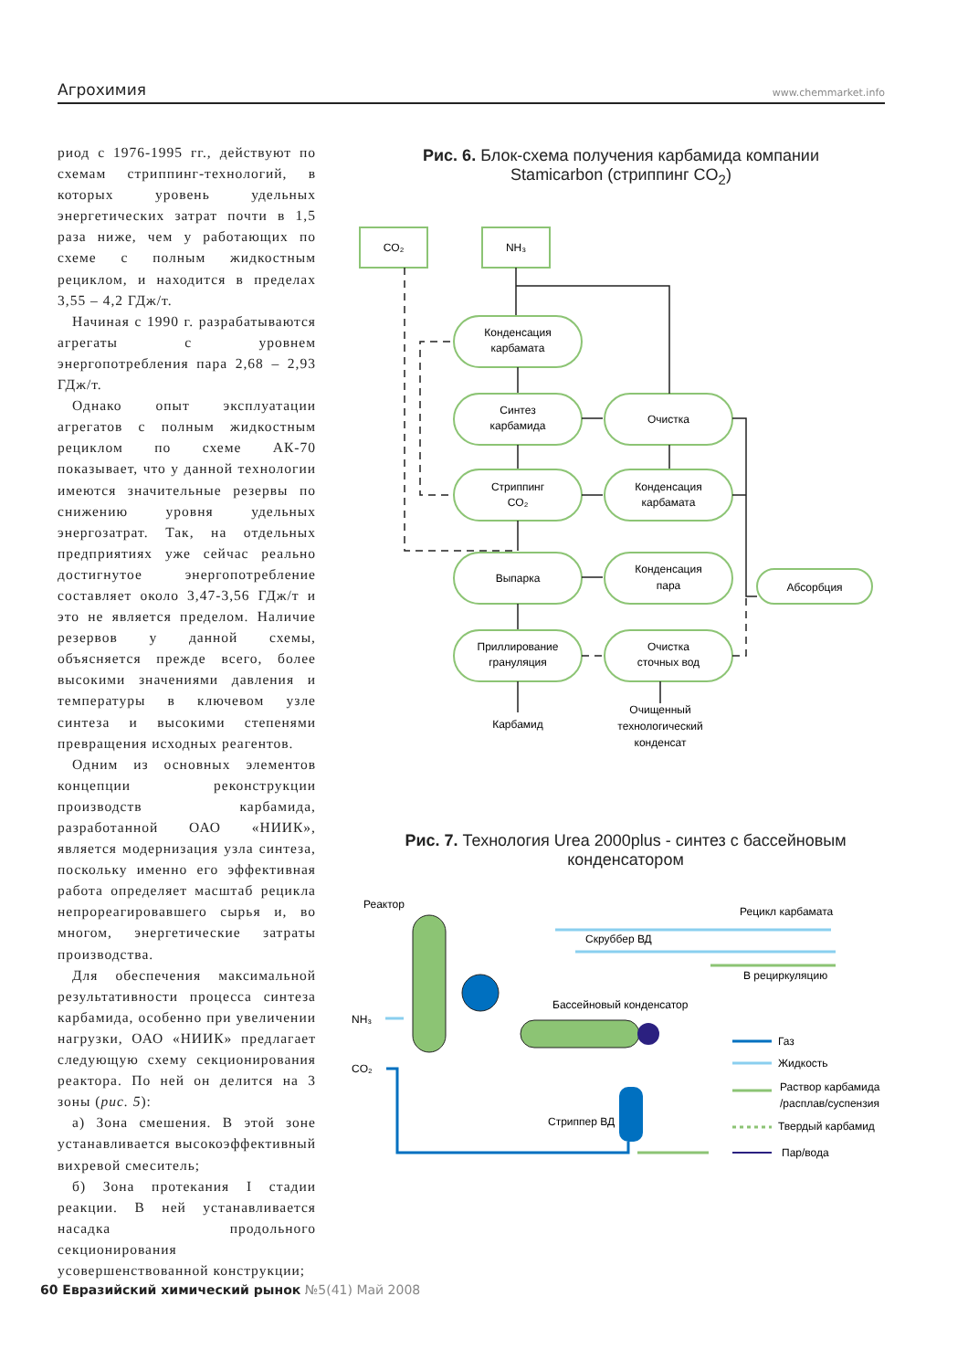Агрохимия www.chemmarket.info
риод с 1976-1995 гг., действуют по схемам стриппинг-технологий, в которых уровень удельных энергетических затрат почти в 1,5 раза ниже, чем у работающих по схеме с полным жидкостным рециклом, и находится в пределах 3,55 – 4,2 ГДж/т.
Начиная с 1990 г. разрабатываются агрегаты с уровнем энергопотребления пара 2,68 – 2,93 ГДж/т.
Однако опыт эксплуатации агрегатов с полным жидкостным рециклом по схеме АК-70 показывает, что у данной технологии имеются значительные резервы по снижению уровня удельных энергозатрат. Так, на отдельных предприятиях уже сейчас реально достигнутое энергопотребление составляет около 3,47-3,56 ГДж/т и это не является пределом. Наличие резервов у данной схемы, объясняется прежде всего, более высокими значениями давления и температуры в ключевом узле синтеза и высокими степенями превращения исходных реагентов.
Одним из основных элементов концепции реконструкции производств карбамида, разработанной ОАО «НИИК», является модернизация узла синтеза, поскольку именно его эффективная работа определяет масштаб рецикла непрореагировавшего сырья и, во многом, энергетические затраты производства.
Для обеспечения максимальной результативности процесса синтеза карбамида, особенно при увеличении нагрузки, ОАО «НИИК» предлагает следующую схему секционирования реактора. По ней он делится на 3 зоны (рис. 5):
а) Зона смешения. В этой зоне устанавливается высокоэффективный вихревой смеситель;
б) Зона протекания I стадии реакции. В ней устанавливается насадка продольного секционирования усовершенствованной конструкции;
Рис. 6. Блок-схема получения карбамида компании
Stamicarbon (стриппинг CO<sub>2</sub>)
CO₂
NH₃
Конденсация
карбамата
Синтез
карбамида
Очистка
Стриппинг
CO₂
Конденсация
карбамата
Выпарка
Конденсация
пара
Абсорбция
Приллирование
грануляция
Очистка
сточных вод
Карбамид
Очищенный
технологический
конденсат
Рис. 7. Технология Urea 2000plus - синтез с бассейновым конденсатором
Реактор
Рецикл карбамата
Скруббер ВД
В рециркуляцию
Бассейновый конденсатор
NH₃
CO₂
Стриппер ВД
Газ
Жидкость
Раствор карбамида
/расплав/суспензия
Твердый карбамид
Пар/вода
60 Евразийский химический рынок №5(41) Май 2008